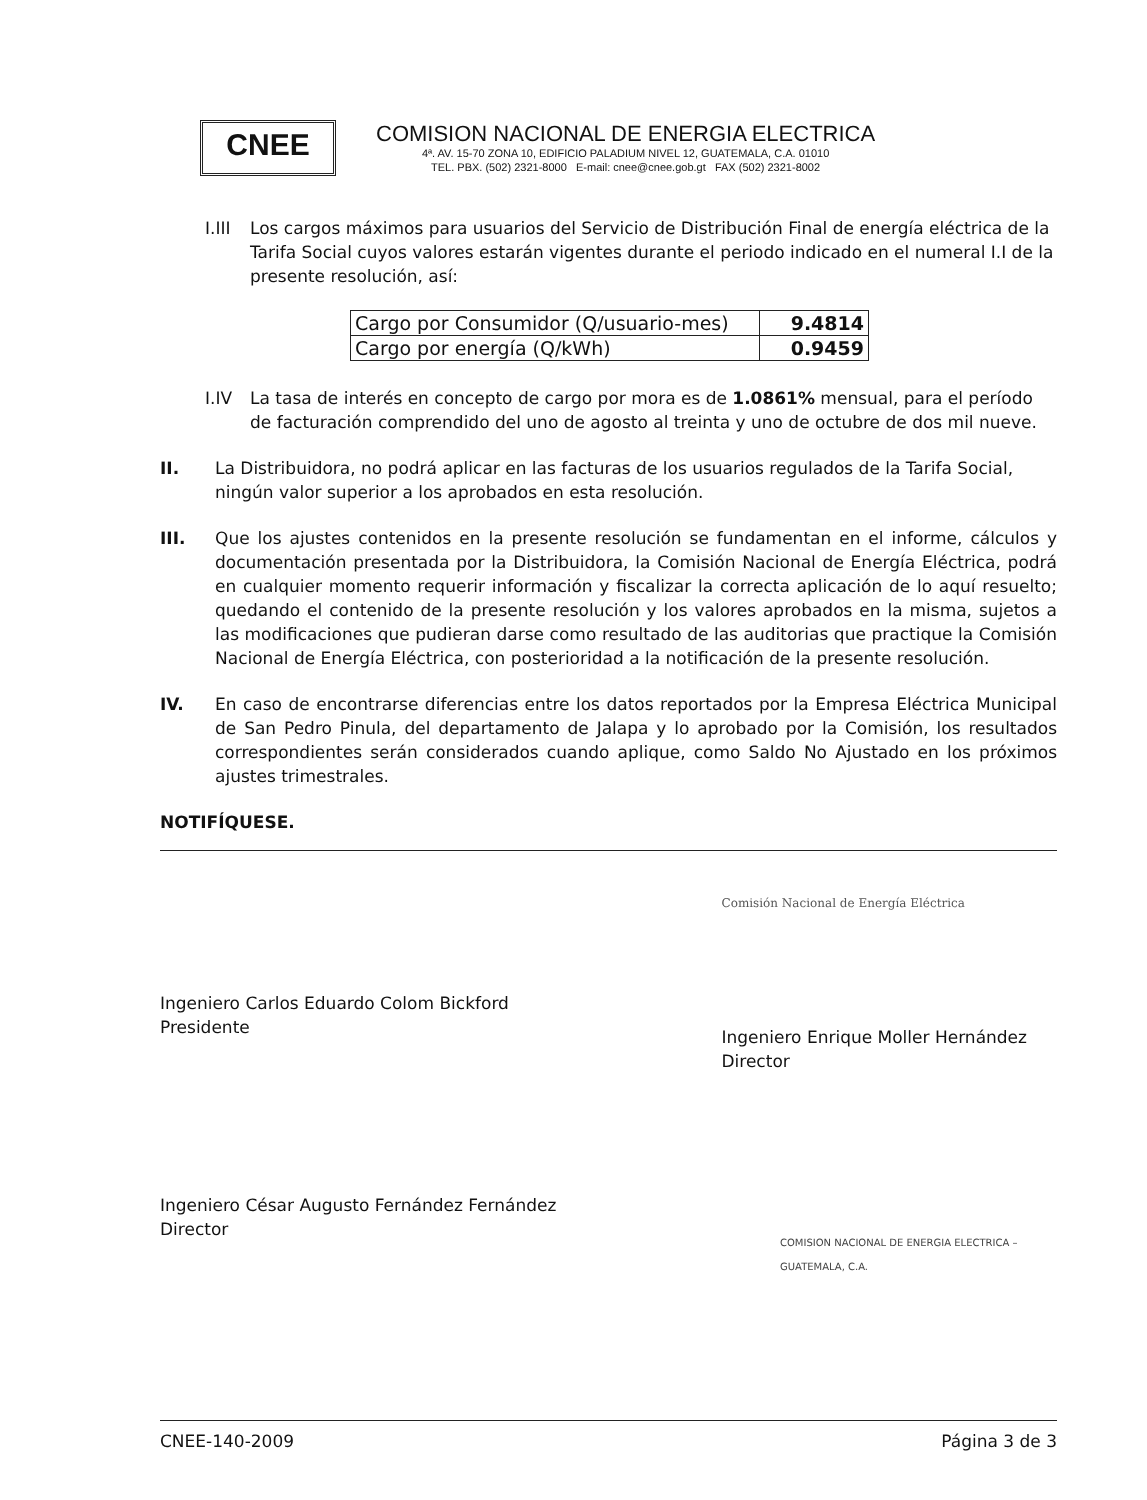CNEE
COMISION NACIONAL DE ENERGIA ELECTRICA
4ª. AV. 15-70 ZONA 10, EDIFICIO PALADIUM NIVEL 12, GUATEMALA, C.A. 01010
TEL. PBX. (502) 2321-8000 E-mail: cnee@cnee.gob.gt FAX (502) 2321-8002
I.III
Los cargos máximos para usuarios del Servicio de Distribución Final de energía eléctrica de la Tarifa Social cuyos valores estarán vigentes durante el periodo indicado en el numeral I.I de la presente resolución, así:
| Cargo por Consumidor (Q/usuario-mes) | 9.4814 |
| Cargo por energía (Q/kWh) | 0.9459 |
I.IV La tasa de interés en concepto de cargo por mora es de 1.0861% mensual, para el período de facturación comprendido del uno de agosto al treinta y uno de octubre de dos mil nueve.
II. La Distribuidora, no podrá aplicar en las facturas de los usuarios regulados de la Tarifa Social, ningún valor superior a los aprobados en esta resolución.
III. Que los ajustes contenidos en la presente resolución se fundamentan en el informe, cálculos y documentación presentada por la Distribuidora, la Comisión Nacional de Energía Eléctrica, podrá en cualquier momento requerir información y fiscalizar la correcta aplicación de lo aquí resuelto; quedando el contenido de la presente resolución y los valores aprobados en la misma, sujetos a las modificaciones que pudieran darse como resultado de las auditorias que practique la Comisión Nacional de Energía Eléctrica, con posterioridad a la notificación de la presente resolución.
IV. En caso de encontrarse diferencias entre los datos reportados por la Empresa Eléctrica Municipal de San Pedro Pinula, del departamento de Jalapa y lo aprobado por la Comisión, los resultados correspondientes serán considerados cuando aplique, como Saldo No Ajustado en los próximos ajustes trimestrales.
NOTIFÍQUESE.
Ingeniero Carlos Eduardo Colom Bickford
Presidente
Comisión Nacional de Energía Eléctrica
Ingeniero Enrique Moller Hernández
Director
Ingeniero César Augusto Fernández Fernández
Director
COMISION NACIONAL DE ENERGIA ELECTRICA – GUATEMALA, C.A.
CNEE-140-2009 Página 3 de 3